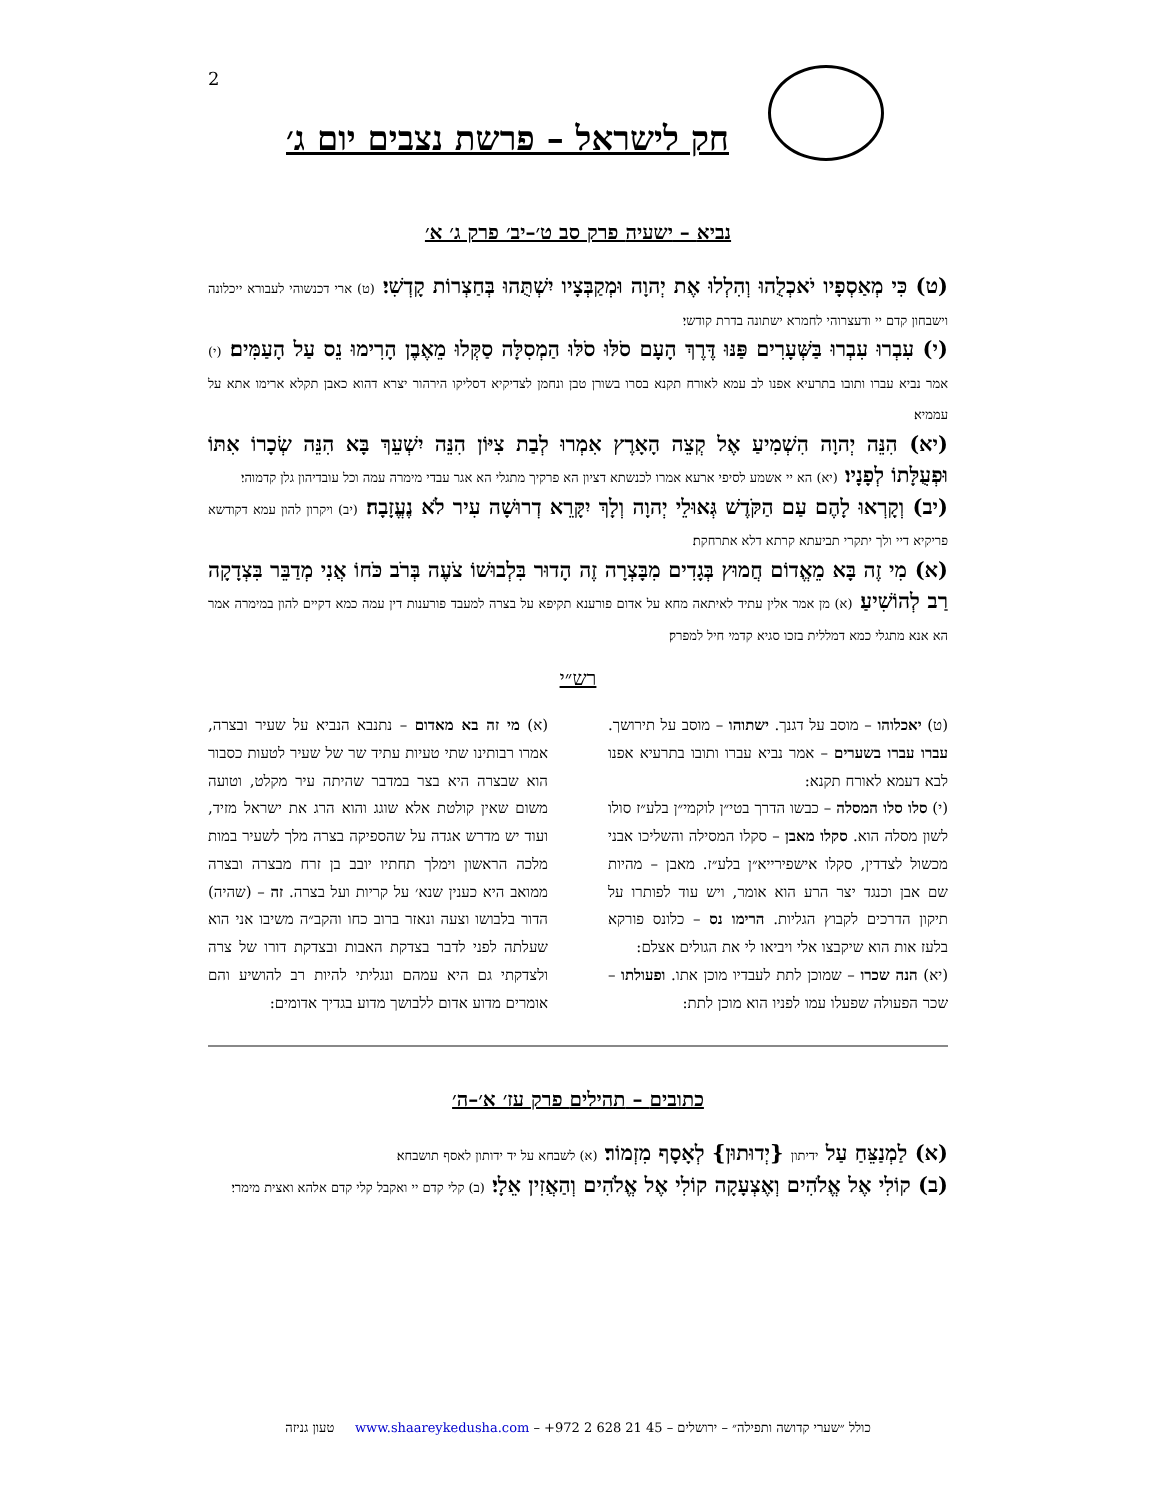2
חק לישראל – פרשת נצבים יום ג׳
נביא – ישעיה פרק סב ט׳–יב׳ פרק ג׳ א׳
(ט) כִּי מְאַסְפָיו יֹאכְלֻהוּ וְהִלְלוּ אֶת יְהוָה וּמְקַבְּצָיו יִשְׁתֻּהוּ בְּחַצְרוֹת קָדְשִׁי׃ (ט) ארי דכנשוהי לעבורא ייכלונה וישבחון קדם יי ודעצרוהי לחמרא ישתונה בדרת קודשי׃
(י) עִבְרוּ עִבְרוּ בַּשְּׁעָרִים פַּנּוּ דֶּרֶךְ הָעָם סֹלּוּ סֹלּוּ הַמְסִלָּה סַקְּלוּ מֵאֶבֶן הָרִימוּ נֵס עַל הָעַמִּים׃ (י) אמר נביא עברו ותובו בתרעיא אפנו לב עמא לאורח תקנא בסרו בשורן טבן ונחמן לצדיקיא דסליקו הירהור יצרא דהוא כאבן תקלא ארימו אתא על עממיא׃
(יא) הִנֵּה יְהוָה הִשְׁמִיעַ אֶל קְצֵה הָאָרֶץ אִמְרוּ לְבַת צִיּוֹן הִנֵּה יִשְׁעֵךְ בָּא הִנֵּה שְׂכָרוֹ אִתּוֹ וּפְעֻלָּתוֹ לְפָנָיו׃ (יא) הא יי אשמע לסיפי ארעא אמרו לכנשתא דציון הא פרקיך מתגלי הא אגר עבדי מימרה עמה וכל עובדיהון גלן קדמוהי׃
(יב) וְקָרְאוּ לָהֶם עַם הַקֹּדֶשׁ גְּאוּלֵי יְהוָה וְלָךְ יִקָּרֵא דְרוּשָׁה עִיר לֹא נֶעֱזָבָה׃ (יב) ויקרון להון עמא דקודשא פריקיא דיי ולך יתקרי תביעתא קרתא דלא אתרחקת׃
(א) מִי זֶה בָּא מֵאֱדוֹם חֲמוּץ בְּגָדִים מִבָּצְרָה זֶה הָדוּר בִּלְבוּשׁוֹ צֹעֶה בְּרֹב כֹּחוֹ אֲנִי מְדַבֵּר בִּצְדָקָה רַב לְהוֹשִׁיעַ׃ (א) מן אמר אלין עתיד לאיתאה מחא על אדום פורענא תקיפא על בצרה למעבד פורענות דין עמה כמא דקיים להון במימרה אמר הא אנא מתגלי כמא דמללית בזכו סגיא קדמי חיל למפרק׃
רש״י
(ט) יאכלוהו – מוסב על דגנך. ישתוהו – מוסב על תירושך. עברו עברו בשערים – אמר נביא עברו ותובו בתרעיא אפנו לבא דעמא לאורח תקנא:
(י) סלו סלו המסלה – כבשו הדרך בטי״ן לוקמי״ן בלע״ז סולו לשון מסלה הוא. סקלו מאבן – סקלו המסילה והשליכו אבני מכשול לצדדין, סקלו אישפירייא״ן בלע״ז. מאבן – מהיות שם אבן וכנגד יצר הרע הוא אומר, ויש עוד לפותרו על תיקון הדרכים לקבוץ הגליות. הרימו נס – כלונס פורקא בלעז אות הוא שיקבצו אלי ויביאו לי את הגולים אצלם:
(יא) הנה שכרו – שמוכן לתת לעבדיו מוכן אתו. ופעולתו – שכר הפעולה שפעלו עמו לפניו הוא מוכן לתת:
(א) מי זה בא מאדום – נתנבא הנביא על שעיר ובצרה, אמרו רבותינו שתי טעיות עתיד שר של שעיר לטעות כסבור הוא שבצרה היא בצר במדבר שהיתה עיר מקלט, וטועה משום שאין קולטת אלא שוגג והוא הרג את ישראל מזיד, ועוד יש מדרש אגדה על שהספיקה בצרה מלך לשעיר במות מלכה הראשון וימלך תחתיו יובב בן זרח מבצרה ובצרה ממואב היא כענין שנא׳ על קריות ועל בצרה. זה – (שהיה) הדור בלבושו וצעה ונאזר ברוב כחו והקב״ה משיבו אני הוא שעלתה לפני לדבר בצדקת האבות ובצדקת דורו של צרה ולצדקתי גם היא עמהם ונגליתי להיות רב להושיע והם אומרים מדוע אדום ללבושך מדוע בגדיך אדומים:
כתובים – תהילים פרק עז׳ א׳–ה׳
(א) לַמְנַצֵּחַ עַל ידיתון {יְדוּתוּן} לְאָסָף מִזְמוֹר׃ (א) לשבחא על יד ידותון לאסף תושבחא׃
(ב) קוֹלִי אֶל אֱלֹהִים וְאֶצְעָקָה קוֹלִי אֶל אֱלֹהִים וְהַאֲזִין אֵלָי׃ (ב) קלי קדם יי ואקבל קלי קדם אלהא ואצית מימרי׃
כולל ״שערי קדושה ותפילה״ – ירושלים – 45 21 628 2 972+ – www.shaareykedusha.com טעון גניזה